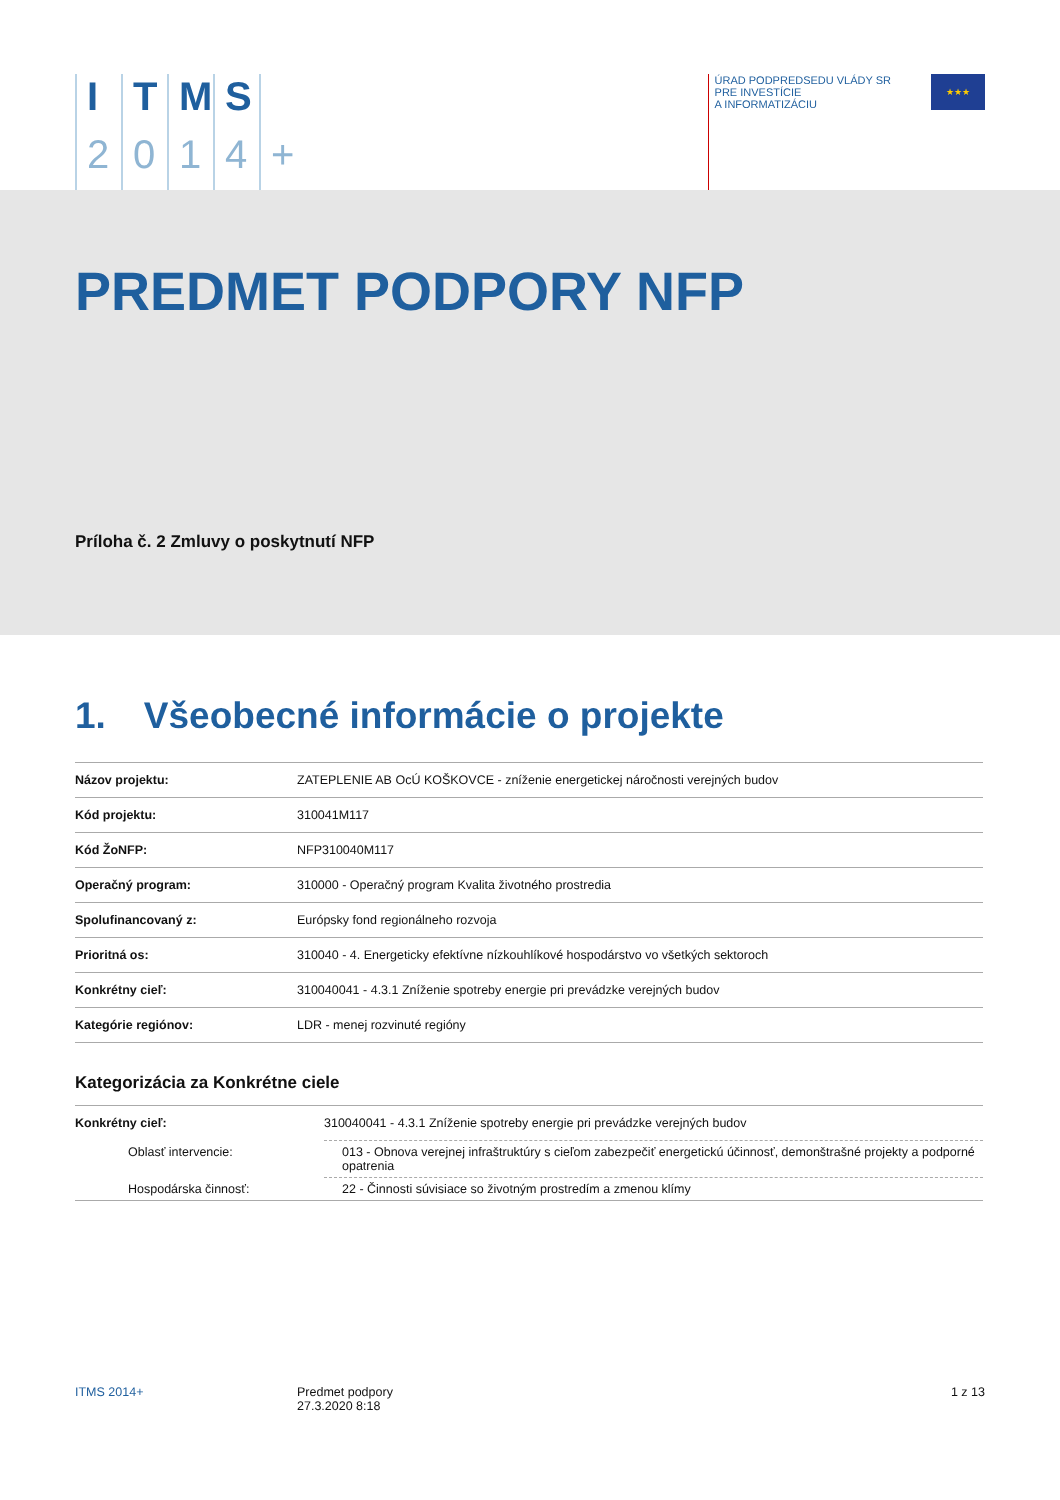ITMS 2014 +
ÚRAD PODPREDSEDU VLÁDY SR
PRE INVESTÍCIE
A INFORMATIZÁCIU
★★★
PREDMET PODPORY NFP
Príloha č. 2 Zmluvy o poskytnutí NFP
1. Všeobecné informácie o projekte
| Názov projektu: | ZATEPLENIE AB OcÚ KOŠKOVCE - zníženie energetickej náročnosti verejných budov |
| Kód projektu: | 310041M117 |
| Kód ŽoNFP: | NFP310040M117 |
| Operačný program: | 310000 - Operačný program Kvalita životného prostredia |
| Spolufinancovaný z: | Európsky fond regionálneho rozvoja |
| Prioritná os: | 310040 - 4. Energeticky efektívne nízkouhlíkové hospodárstvo vo všetkých sektoroch |
| Konkrétny cieľ: | 310040041 - 4.3.1 Zníženie spotreby energie pri prevádzke verejných budov |
| Kategórie regiónov: | LDR - menej rozvinuté regióny |
Kategorizácia za Konkrétne ciele
| Konkrétny cieľ: | 310040041 - 4.3.1 Zníženie spotreby energie pri prevádzke verejných budov |
| Oblasť intervencie: | 013 - Obnova verejnej infraštruktúry s cieľom zabezpečiť energetickú účinnosť, demonštrašné projekty a podporné opatrenia |
| Hospodárska činnosť: | 22 - Činnosti súvisiace so životným prostredím a zmenou klímy |
ITMS 2014+ Predmet podpory
27.3.2020 8:18
1 z 13